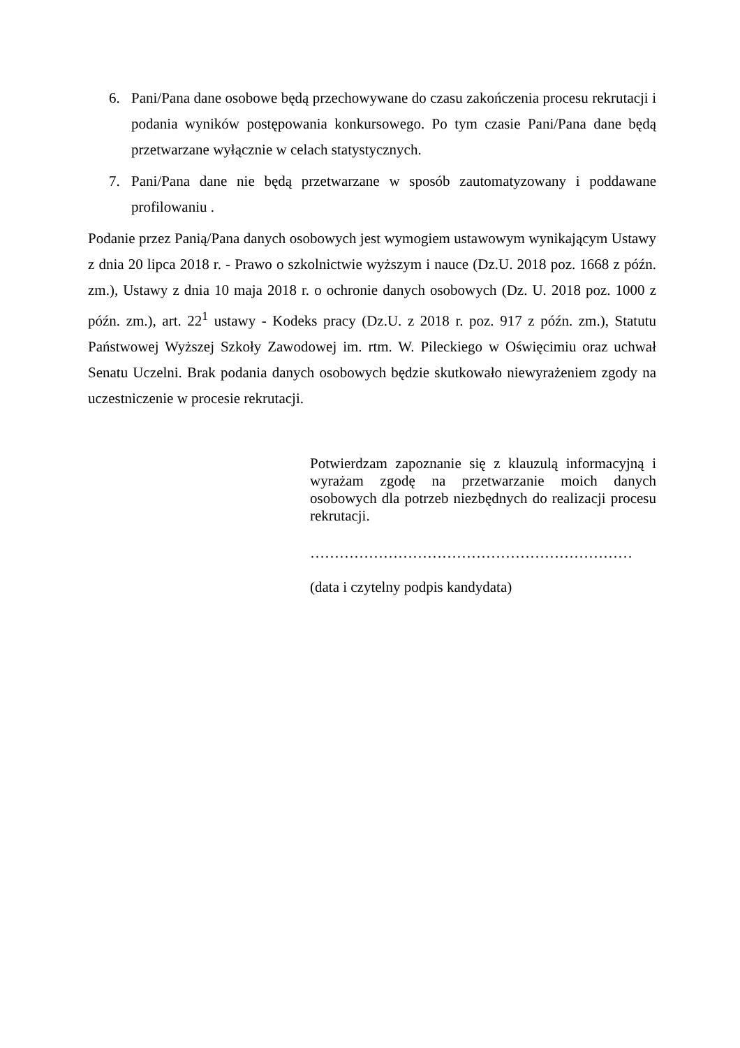6. Pani/Pana dane osobowe będą przechowywane do czasu zakończenia procesu rekrutacji i podania wyników postępowania konkursowego. Po tym czasie Pani/Pana dane będą przetwarzane wyłącznie w celach statystycznych.
7. Pani/Pana dane nie będą przetwarzane w sposób zautomatyzowany i poddawane profilowaniu .
Podanie przez Panią/Pana danych osobowych jest wymogiem ustawowym wynikającym Ustawy z dnia 20 lipca 2018 r. - Prawo o szkolnictwie wyższym i nauce (Dz.U. 2018 poz. 1668 z późn. zm.), Ustawy z dnia 10 maja 2018 r. o ochronie danych osobowych (Dz. U. 2018 poz. 1000 z późn. zm.), art. 22<sup>1</sup> ustawy - Kodeks pracy (Dz.U. z 2018 r. poz. 917 z późn. zm.), Statutu Państwowej Wyższej Szkoły Zawodowej im. rtm. W. Pileckiego w Oświęcimiu oraz uchwał Senatu Uczelni. Brak podania danych osobowych będzie skutkowało niewyrażeniem zgody na uczestniczenie w procesie rekrutacji.
Potwierdzam zapoznanie się z klauzulą informacyjną i wyrażam zgodę na przetwarzanie moich danych osobowych dla potrzeb niezbędnych do realizacji procesu rekrutacji.
…………………………………………………………
(data i czytelny podpis kandydata)